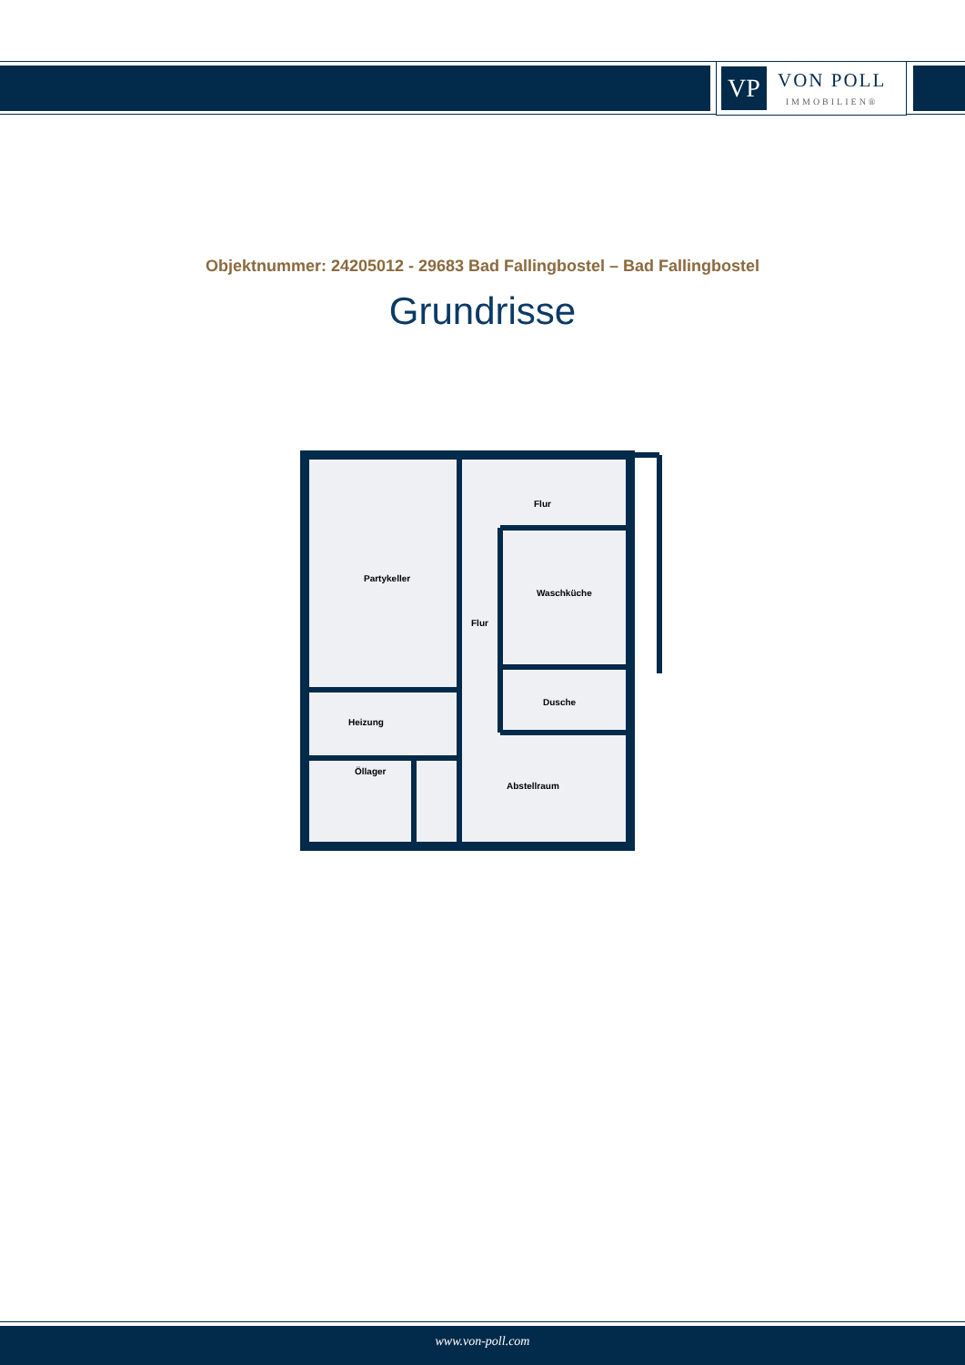VP
VON POLL
IMMOBILIEN®
Objektnummer: 24205012 - 29683 Bad Fallingbostel – Bad Fallingbostel
Grundrisse
Partykeller
Flur
Waschküche
Flur
Dusche
Heizung
Öllager
Abstellraum
www.von-poll.com